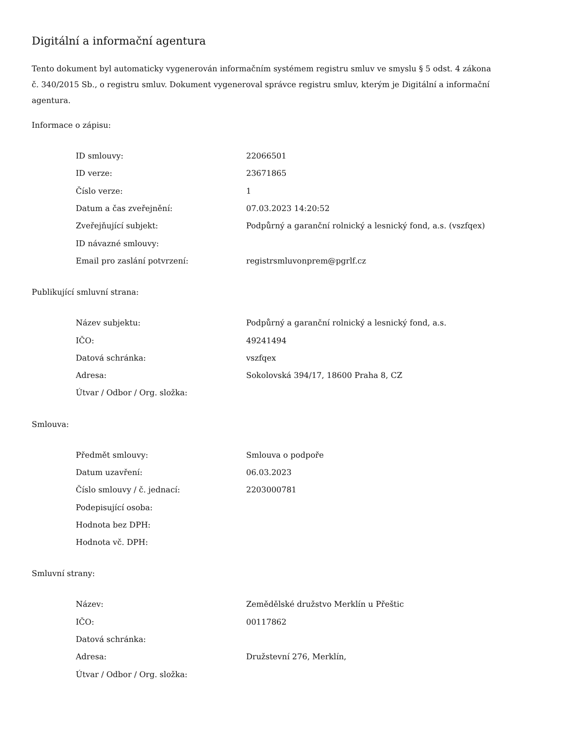Digitální a informační agentura
Tento dokument byl automaticky vygenerován informačním systémem registru smluv ve smyslu § 5 odst. 4 zákona
č. 340/2015 Sb., o registru smluv. Dokument vygeneroval správce registru smluv, kterým je Digitální a informační agentura.
Informace o zápisu:
| ID smlouvy: | 22066501 |
| ID verze: | 23671865 |
| Číslo verze: | 1 |
| Datum a čas zveřejnění: | 07.03.2023 14:20:52 |
| Zveřejňující subjekt: | Podpůrný a garanční rolnický a lesnický fond, a.s. (vszfqex) |
| ID návazné smlouvy: | |
| Email pro zaslání potvrzení: | registrsmluvonprem@pgrlf.cz |
Publikující smluvní strana:
| Název subjektu: | Podpůrný a garanční rolnický a lesnický fond, a.s. |
| IČO: | 49241494 |
| Datová schránka: | vszfqex |
| Adresa: | Sokolovská 394/17, 18600 Praha 8, CZ |
| Útvar / Odbor / Org. složka: | |
Smlouva:
| Předmět smlouvy: | Smlouva o podpoře |
| Datum uzavření: | 06.03.2023 |
| Číslo smlouvy / č. jednací: | 2203000781 |
| Podepisující osoba: | |
| Hodnota bez DPH: | |
| Hodnota vč. DPH: | |
Smluvní strany:
| Název: | Zemědělské družstvo Merklín u Přeštic |
| IČO: | 00117862 |
| Datová schránka: | |
| Adresa: | Družstevní 276, Merklín, |
| Útvar / Odbor / Org. složka: | |